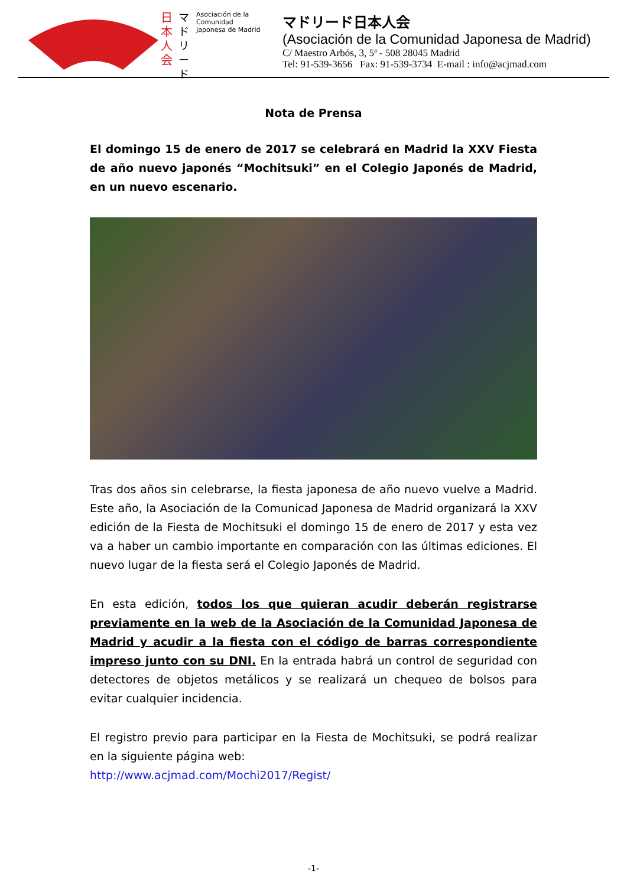日本人会
マドリード
Asociación de la Comunidad Japonesa de Madrid
マドリード日本人会
(Asociación de la Comunidad Japonesa de Madrid)
C/ Maestro Arbós, 3, 5ª - 508 28045 Madrid
Tel: 91-539-3656 Fax: 91-539-3734 E-mail : info@acjmad.com
Nota de Prensa
El domingo 15 de enero de 2017 se celebrará en Madrid la XXV Fiesta de año nuevo japonés “Mochitsuki” en el Colegio Japonés de Madrid, en un nuevo escenario.
Tras dos años sin celebrarse, la fiesta japonesa de año nuevo vuelve a Madrid. Este año, la Asociación de la Comunicad Japonesa de Madrid organizará la XXV edición de la Fiesta de Mochitsuki el domingo 15 de enero de 2017 y esta vez va a haber un cambio importante en comparación con las últimas ediciones. El nuevo lugar de la fiesta será el Colegio Japonés de Madrid.
En esta edición, todos los que quieran acudir deberán registrarse previamente en la web de la Asociación de la Comunidad Japonesa de Madrid y acudir a la fiesta con el código de barras correspondiente impreso junto con su DNI. En la entrada habrá un control de seguridad con detectores de objetos metálicos y se realizará un chequeo de bolsos para evitar cualquier incidencia.
El registro previo para participar en la Fiesta de Mochitsuki, se podrá realizar en la siguiente página web:
http://www.acjmad.com/Mochi2017/Regist/
-1-